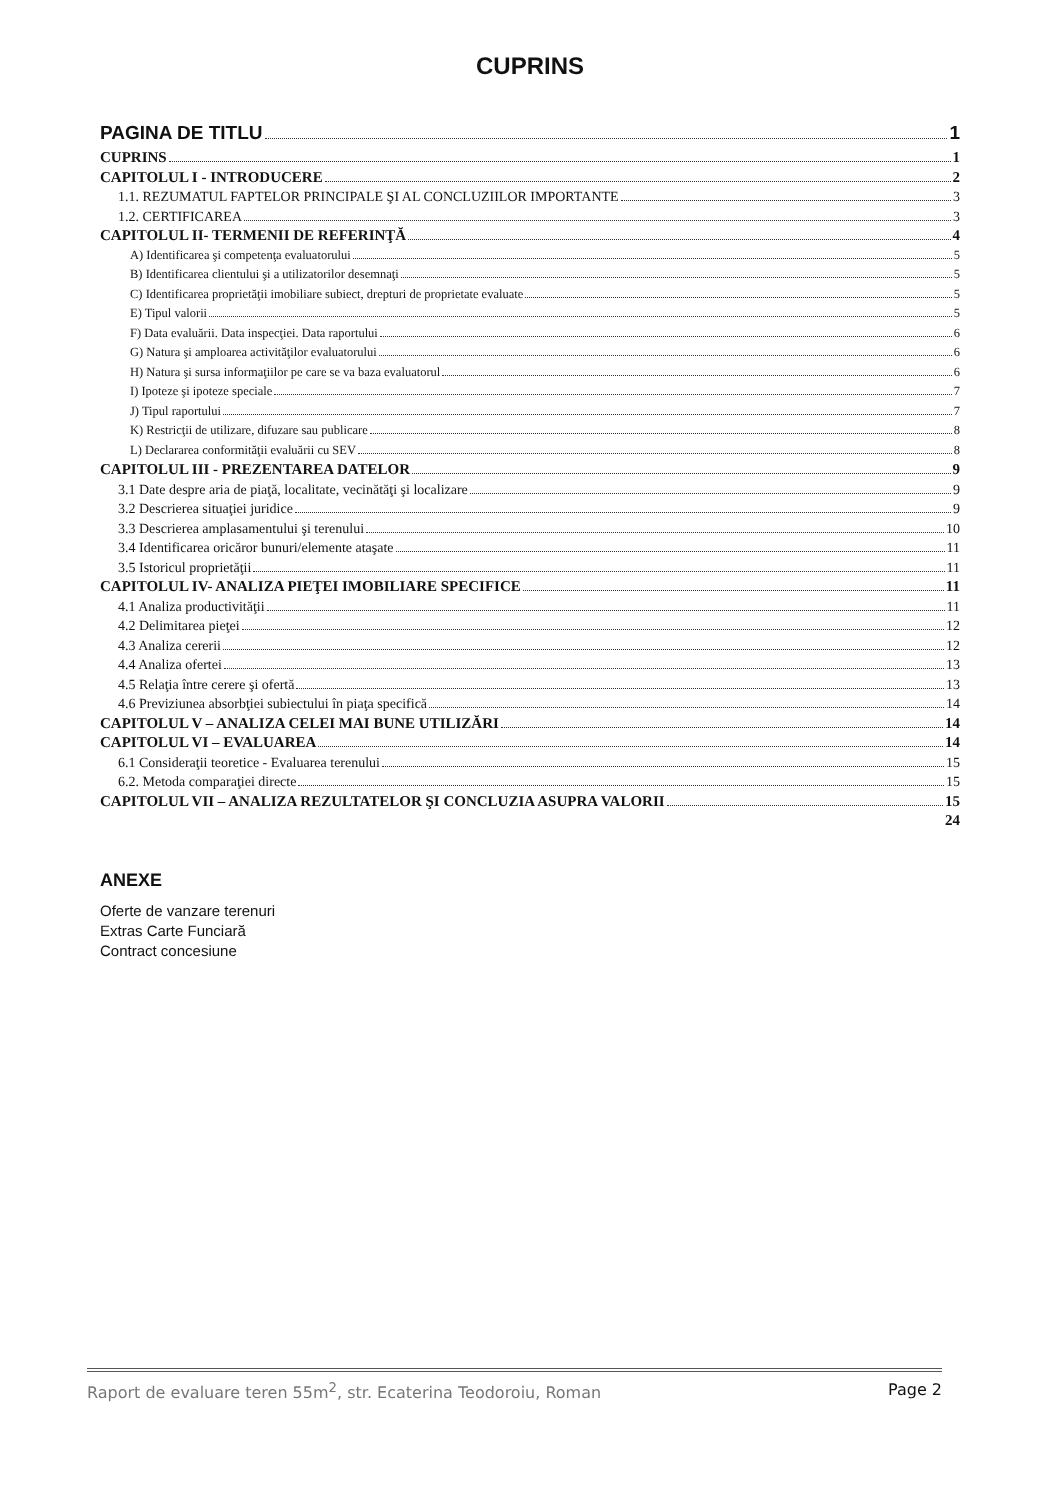CUPRINS
PAGINA DE TITLU 1
CUPRINS 1
CAPITOLUL I - INTRODUCERE 2
1.1. REZUMATUL FAPTELOR PRINCIPALE ŞI AL CONCLUZIILOR IMPORTANTE 3
1.2. CERTIFICAREA 3
CAPITOLUL II- TERMENII DE REFERINŢĂ 4
A) Identificarea şi competenţa evaluatorului 5
B) Identificarea clientului şi a utilizatorilor desemnaţi 5
C) Identificarea proprietăţii imobiliare subiect, drepturi de proprietate evaluate 5
E) Tipul valorii 5
F) Data evaluării. Data inspecţiei. Data raportului 6
G) Natura şi amploarea activităţilor evaluatorului 6
H) Natura şi sursa informaţiilor pe care se va baza evaluatorul 6
I) Ipoteze şi ipoteze speciale 7
J) Tipul raportului 7
K) Restricţii de utilizare, difuzare sau publicare 8
L) Declararea conformităţii evaluării cu SEV 8
CAPITOLUL III - PREZENTAREA DATELOR 9
3.1 Date despre aria de piaţă, localitate, vecinătăţi şi localizare 9
3.2 Descrierea situaţiei juridice 9
3.3 Descrierea amplasamentului şi terenului 10
3.4 Identificarea oricăror bunuri/elemente ataşate 11
3.5 Istoricul proprietăţii 11
CAPITOLUL IV- ANALIZA PIEŢEI IMOBILIARE SPECIFICE 11
4.1 Analiza productivităţii 11
4.2 Delimitarea pieţei 12
4.3 Analiza cererii 12
4.4 Analiza ofertei 13
4.5 Relaţia între cerere şi ofertă 13
4.6 Previziunea absorbţiei subiectului în piaţa specifică 14
CAPITOLUL V – ANALIZA CELEI MAI BUNE UTILIZĂRI 14
CAPITOLUL VI – EVALUAREA 14
6.1 Consideraţii teoretice - Evaluarea terenului 15
6.2. Metoda comparaţiei directe 15
CAPITOLUL VII – ANALIZA REZULTATELOR ŞI CONCLUZIA ASUPRA VALORII 15
24
ANEXE
Oferte de vanzare terenuri
Extras Carte Funciară
Contract concesiune
Raport de evaluare teren 55m<sup>2</sup>, str. Ecaterina Teodoroiu, Roman Page 2